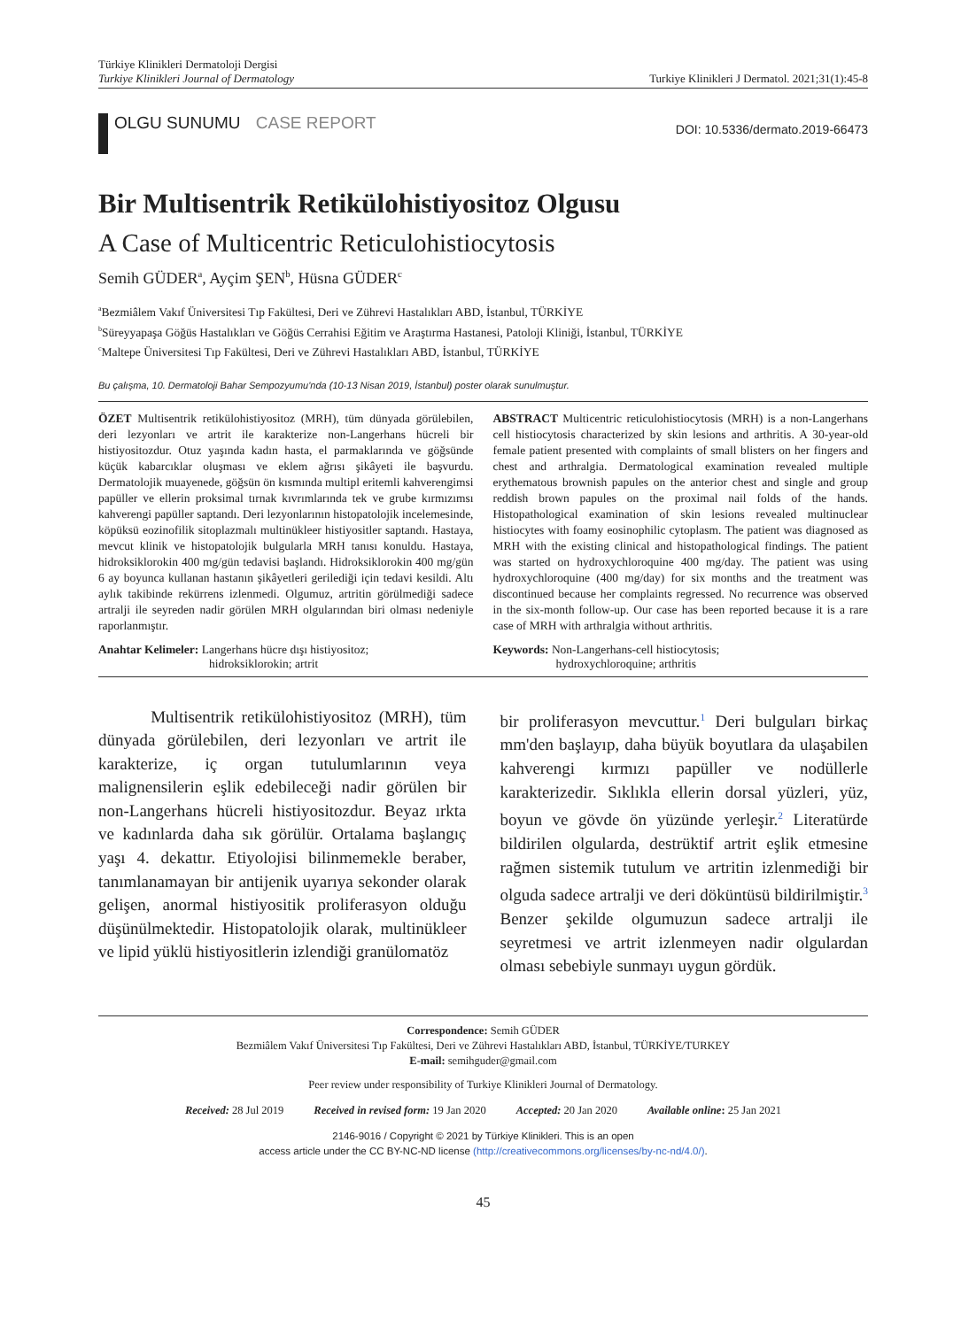Türkiye Klinikleri Dermatoloji Dergisi
Turkiye Klinikleri Journal of Dermatology
Turkiye Klinikleri J Dermatol. 2021;31(1):45-8
OLGU SUNUMU CASE REPORT
DOI: 10.5336/dermato.2019-66473
Bir Multisentrik Retikülohistiyositoz Olgusu
A Case of Multicentric Reticulohistiocytosis
Semih GÜDER<sup>a</sup>, Ayçim ŞEN<sup>b</sup>, Hüsna GÜDER<sup>c</sup>
<sup>a</sup> Bezmiâlem Vakıf Üniversitesi Tıp Fakültesi, Deri ve Zührevi Hastalıkları ABD, İstanbul, TÜRKİYE
<sup>b</sup> Süreyyapaşa Göğüs Hastalıkları ve Göğüs Cerrahisi Eğitim ve Araştırma Hastanesi, Patoloji Kliniği, İstanbul, TÜRKİYE
<sup>c</sup> Maltepe Üniversitesi Tıp Fakültesi, Deri ve Zührevi Hastalıkları ABD, İstanbul, TÜRKİYE
Bu çalışma, 10. Dermatoloji Bahar Sempozyumu'nda (10-13 Nisan 2019, İstanbul) poster olarak sunulmuştur.
ÖZET Multisentrik retikülohistiyositoz (MRH), tüm dünyada görülebilen, deri lezyonları ve artrit ile karakterize non-Langerhans hücreli bir histiyositozdur. Otuz yaşında kadın hasta, el parmaklarında ve göğsünde küçük kabarcıklar oluşması ve eklem ağrısı şikâyeti ile başvurdu. Dermatolojik muayenede, göğsün ön kısmında multipl eritemli kahverengimsi papüller ve ellerin proksimal tırnak kıvrımlarında tek ve grube kırmızımsı kahverengi papüller saptandı. Deri lezyonlarının histopatolojik incelemesinde, köpüksü eozinofilik sitoplazmalı multinükleer histiyositler saptandı. Hastaya, mevcut klinik ve histopatolojik bulgularla MRH tanısı konuldu. Hastaya, hidroksiklorokin 400 mg/gün tedavisi başlandı. Hidroksiklorokin 400 mg/gün 6 ay boyunca kullanan hastanın şikâyetleri gerilediği için tedavi kesildi. Altı aylık takibinde rekürrens izlenmedi. Olgumuz, artritin görülmediği sadece artralji ile seyreden nadir görülen MRH olgularından biri olması nedeniyle raporlanmıştır.
ABSTRACT Multicentric reticulohistiocytosis (MRH) is a non-Langerhans cell histiocytosis characterized by skin lesions and arthritis. A 30-year-old female patient presented with complaints of small blisters on her fingers and chest and arthralgia. Dermatological examination revealed multiple erythematous brownish papules on the anterior chest and single and group reddish brown papules on the proximal nail folds of the hands. Histopathological examination of skin lesions revealed multinuclear histiocytes with foamy eosinophilic cytoplasm. The patient was diagnosed as MRH with the existing clinical and histopathological findings. The patient was started on hydroxychloroquine 400 mg/day. The patient was using hydroxychloroquine (400 mg/day) for six months and the treatment was discontinued because her complaints regressed. No recurrence was observed in the six-month follow-up. Our case has been reported because it is a rare case of MRH with arthralgia without arthritis.
Anahtar Kelimeler: Langerhans hücre dışı histiyositoz;
hidroksiklorokin; artrit
Keywords: Non-Langerhans-cell histiocytosis;
hydroxychloroquine; arthritis
Multisentrik retikülohistiyositoz (MRH), tüm dünyada görülebilen, deri lezyonları ve artrit ile karakterize, iç organ tutulumlarının veya malignensilerin eşlik edebileceği nadir görülen bir non-Langerhans hücreli histiyositozdur. Beyaz ırkta ve kadınlarda daha sık görülür. Ortalama başlangıç yaşı 4. dekattır. Etiyolojisi bilinmemekle beraber, tanımlanamayan bir antijenik uyarıya sekonder olarak gelişen, anormal histiyositik proliferasyon olduğu düşünülmektedir. Histopatolojik olarak, multinükleer ve lipid yüklü histiyositlerin izlendiği granülomatöz
bir proliferasyon mevcuttur.<sup>1</sup> Deri bulguları birkaç mm'den başlayıp, daha büyük boyutlara da ulaşabilen kahverengi kırmızı papüller ve nodüllerle karakterizedir. Sıklıkla ellerin dorsal yüzleri, yüz, boyun ve gövde ön yüzünde yerleşir.<sup>2</sup> Literatürde bildirilen olgularda, destrüktif artrit eşlik etmesine rağmen sistemik tutulum ve artritin izlenmediği bir olguda sadece artralji ve deri döküntüsü bildirilmiştir.<sup>3</sup> Benzer şekilde olgumuzun sadece artralji ile seyretmesi ve artrit izlenmeyen nadir olgulardan olması sebebiyle sunmayı uygun gördük.
Correspondence: Semih GÜDER
Bezmiâlem Vakıf Üniversitesi Tıp Fakültesi, Deri ve Zührevi Hastalıkları ABD, İstanbul, TÜRKİYE/TURKEY
E-mail: semihguder@gmail.com
Peer review under responsibility of Turkiye Klinikleri Journal of Dermatology.
Received: 28 Jul 2019 Received in revised form: 19 Jan 2020 Accepted: 20 Jan 2020 Available online: 25 Jan 2021
2146-9016 / Copyright © 2021 by Türkiye Klinikleri. This is an open
access article under the CC BY-NC-ND license (http://creativecommons.org/licenses/by-nc-nd/4.0/).
45